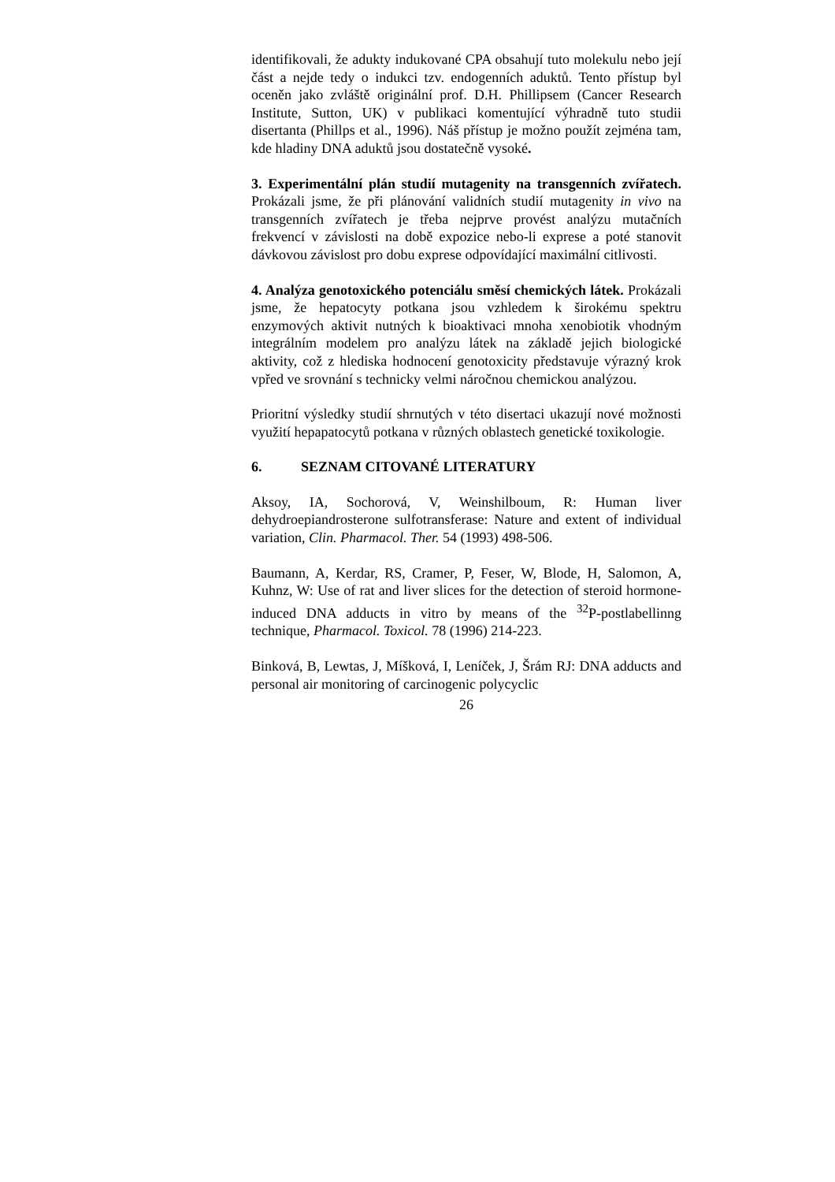identifikovali, že adukty indukované CPA obsahují tuto molekulu nebo její část a nejde tedy o indukci tzv. endogenních aduktů. Tento přístup byl oceněn jako zvláště originální prof. D.H. Phillipsem (Cancer Research Institute, Sutton, UK) v publikaci komentující výhradně tuto studii disertanta (Phillps et al., 1996). Náš přístup je možno použít zejména tam, kde hladiny DNA aduktů jsou dostatečně vysoké.
3. Experimentální plán studií mutagenity na transgenních zvířatech. Prokázali jsme, že při plánování validních studií mutagenity in vivo na transgenních zvířatech je třeba nejprve provést analýzu mutačních frekvencí v závislosti na době expozice nebo-li exprese a poté stanovit dávkovou závislost pro dobu exprese odpovídající maximální citlivosti.
4. Analýza genotoxického potenciálu směsí chemických látek. Prokázali jsme, že hepatocyty potkana jsou vzhledem k širokému spektru enzymových aktivit nutných k bioaktivaci mnoha xenobiotik vhodným integrálním modelem pro analýzu látek na základě jejich biologické aktivity, což z hlediska hodnocení genotoxicity představuje výrazný krok vpřed ve srovnání s technicky velmi náročnou chemickou analýzou.
Prioritní výsledky studií shrnutých v této disertaci ukazují nové možnosti využití hepapatocytů potkana v různých oblastech genetické toxikologie.
6. SEZNAM CITOVANÉ LITERATURY
Aksoy, IA, Sochorová, V, Weinshilboum, R: Human liver dehydroepiandrosterone sulfotransferase: Nature and extent of individual variation, Clin. Pharmacol. Ther. 54 (1993) 498-506.
Baumann, A, Kerdar, RS, Cramer, P, Feser, W, Blode, H, Salomon, A, Kuhnz, W: Use of rat and liver slices for the detection of steroid hormone-induced DNA adducts in vitro by means of the <sup>32</sup>P-postlabellinng technique, Pharmacol. Toxicol. 78 (1996) 214-223.
Binková, B, Lewtas, J, Míšková, I, Leníček, J, Šrám RJ: DNA adducts and personal air monitoring of carcinogenic polycyclic
26